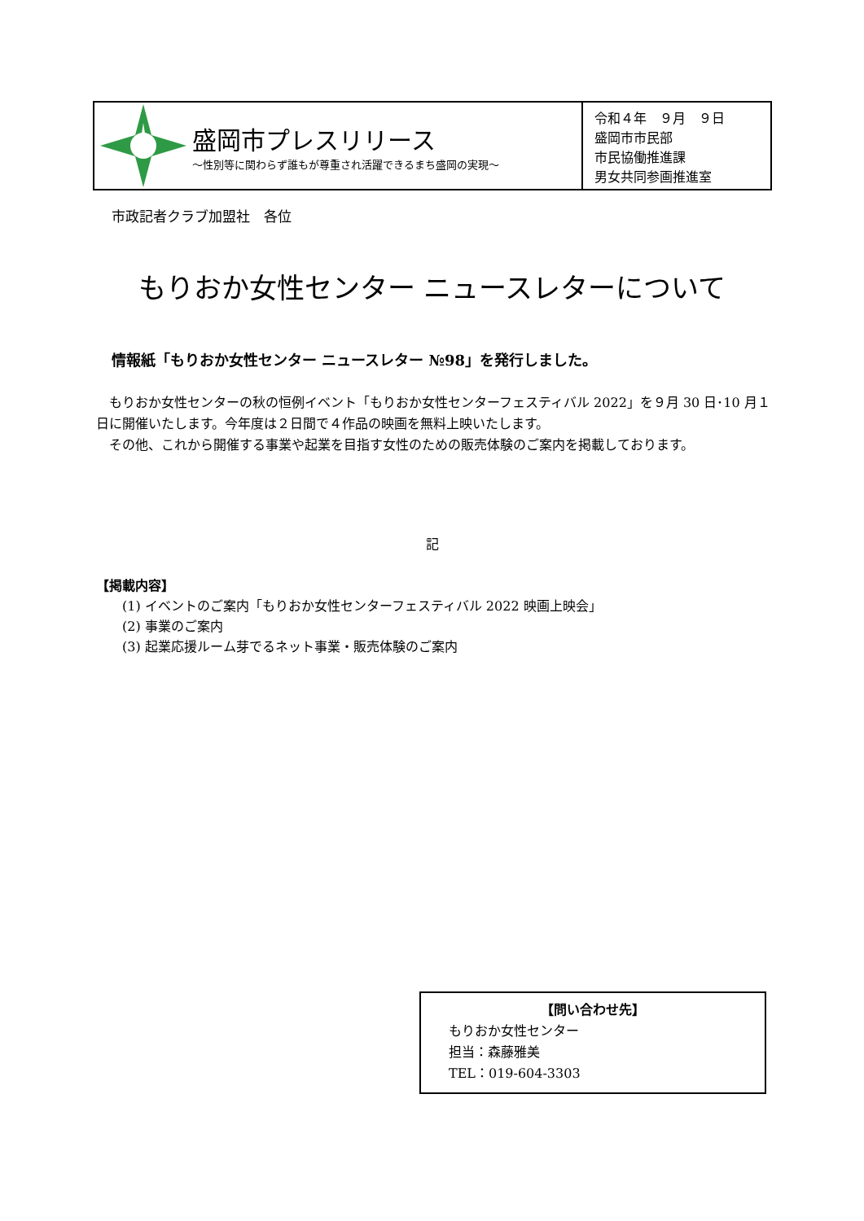盛岡市プレスリリース
～性別等に関わらず誰もが尊重され活躍できるまち盛岡の実現～
令和４年　９月　９日
盛岡市市民部
市民協働推進課
男女共同参画推進室
市政記者クラブ加盟社　各位
もりおか女性センター ニュースレターについて
情報紙「もりおか女性センター ニュースレター №98」を発行しました。
　もりおか女性センターの秋の恒例イベント「もりおか女性センターフェスティバル 2022」を９月 30 日･10 月１日に開催いたします。今年度は２日間で４作品の映画を無料上映いたします。
　その他、これから開催する事業や起業を目指す女性のための販売体験のご案内を掲載しております。
記
【掲載内容】
　　(1) イベントのご案内「もりおか女性センターフェスティバル 2022 映画上映会」
　　(2) 事業のご案内
　　(3) 起業応援ルーム芽でるネット事業・販売体験のご案内
【問い合わせ先】
もりおか女性センター
担当：森藤雅美
TEL：019-604-3303